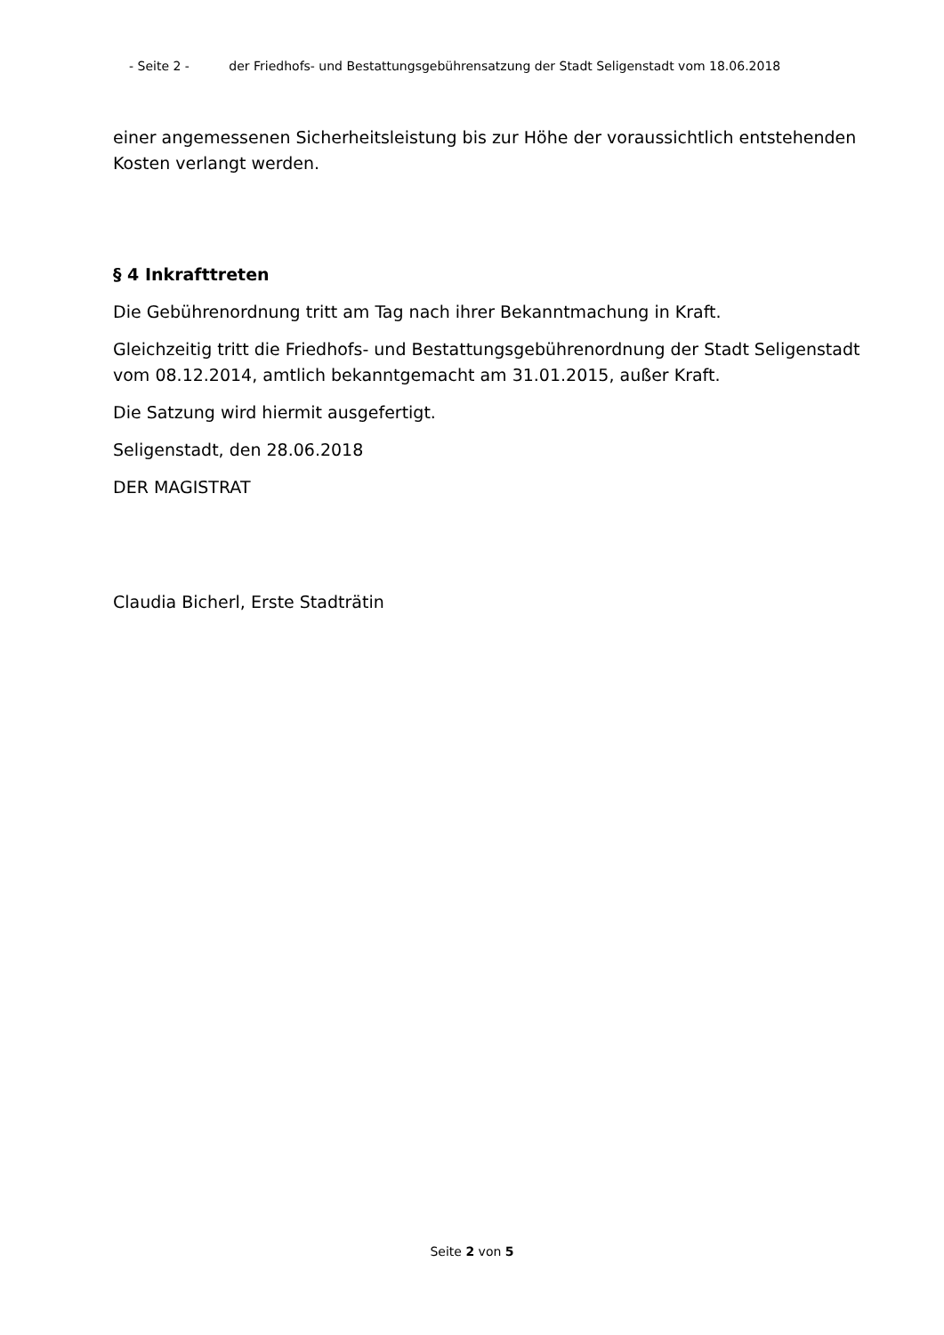- Seite 2 - der Friedhofs- und Bestattungsgebührensatzung der Stadt Seligenstadt vom 18.06.2018
einer angemessenen Sicherheitsleistung bis zur Höhe der voraussichtlich entstehenden Kosten verlangt werden.
§ 4 Inkrafttreten
Die Gebührenordnung tritt am Tag nach ihrer Bekanntmachung in Kraft.
Gleichzeitig tritt die Friedhofs- und Bestattungsgebührenordnung der Stadt Seligenstadt vom 08.12.2014, amtlich bekanntgemacht am 31.01.2015, außer Kraft.
Die Satzung wird hiermit ausgefertigt.
Seligenstadt, den 28.06.2018
DER MAGISTRAT
Claudia Bicherl, Erste Stadträtin
Seite 2 von 5